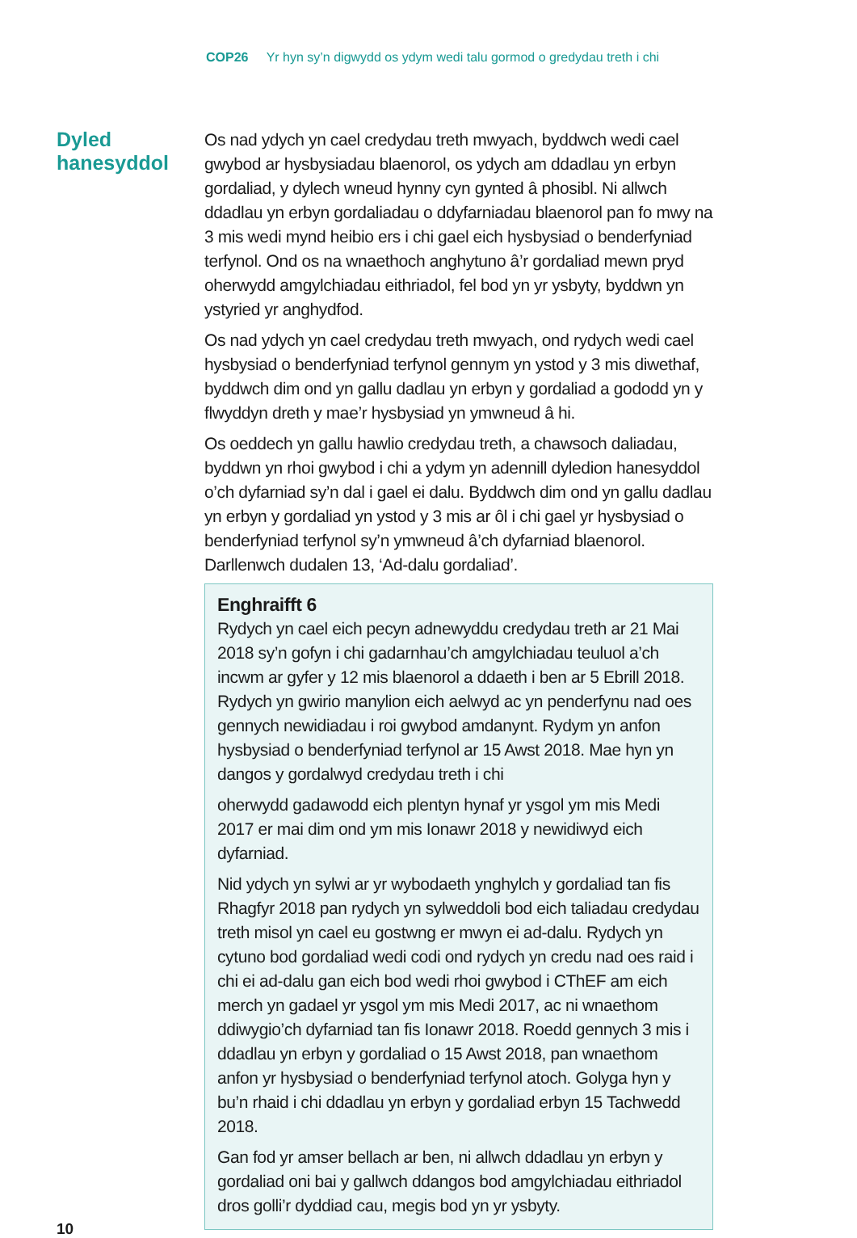COP26 Yr hyn sy’n digwydd os ydym wedi talu gormod o gredydau treth i chi
Dyled hanesyddol
Os nad ydych yn cael credydau treth mwyach, byddwch wedi cael gwybod ar hysbysiadau blaenorol, os ydych am ddadlau yn erbyn gordaliad, y dylech wneud hynny cyn gynted â phosibl. Ni allwch ddadlau yn erbyn gordaliadau o ddyfarniadau blaenorol pan fo mwy na 3 mis wedi mynd heibio ers i chi gael eich hysbysiad o benderfyniad terfynol. Ond os na wnaethoch anghytuno â’r gordaliad mewn pryd oherwydd amgylchiadau eithriadol, fel bod yn yr ysbyty, byddwn yn ystyried yr anghydfod.
Os nad ydych yn cael credydau treth mwyach, ond rydych wedi cael hysbysiad o benderfyniad terfynol gennym yn ystod y 3 mis diwethaf, byddwch dim ond yn gallu dadlau yn erbyn y gordaliad a gododd yn y flwyddyn dreth y mae’r hysbysiad yn ymwneud â hi.
Os oeddech yn gallu hawlio credydau treth, a chawsoch daliadau, byddwn yn rhoi gwybod i chi a ydym yn adennill dyledion hanesyddol o’ch dyfarniad sy’n dal i gael ei dalu. Byddwch dim ond yn gallu dadlau yn erbyn y gordaliad yn ystod y 3 mis ar ôl i chi gael yr hysbysiad o benderfyniad terfynol sy’n ymwneud â’ch dyfarniad blaenorol. Darllenwch dudalen 13, ‘Ad-dalu gordaliad’.
Enghraifft 6
Rydych yn cael eich pecyn adnewyddu credydau treth ar 21 Mai 2018 sy’n gofyn i chi gadarnhau’ch amgylchiadau teuluol a’ch incwm ar gyfer y 12 mis blaenorol a ddaeth i ben ar 5 Ebrill 2018. Rydych yn gwirio manylion eich aelwyd ac yn penderfynu nad oes gennych newidiadau i roi gwybod amdanynt. Rydym yn anfon hysbysiad o benderfyniad terfynol ar 15 Awst 2018. Mae hyn yn dangos y gordalwyd credydau treth i chi
oherwydd gadawodd eich plentyn hynaf yr ysgol ym mis Medi 2017 er mai dim ond ym mis Ionawr 2018 y newidiwyd eich dyfarniad.
Nid ydych yn sylwi ar yr wybodaeth ynghylch y gordaliad tan fis Rhagfyr 2018 pan rydych yn sylweddoli bod eich taliadau credydau treth misol yn cael eu gostwng er mwyn ei ad-dalu. Rydych yn cytuno bod gordaliad wedi codi ond rydych yn credu nad oes raid i chi ei ad-dalu gan eich bod wedi rhoi gwybod i CThEF am eich merch yn gadael yr ysgol ym mis Medi 2017, ac ni wnaethom ddiwygio’ch dyfarniad tan fis Ionawr 2018. Roedd gennych 3 mis i ddadlau yn erbyn y gordaliad o 15 Awst 2018, pan wnaethom anfon yr hysbysiad o benderfyniad terfynol atoch. Golyga hyn y bu’n rhaid i chi ddadlau yn erbyn y gordaliad erbyn 15 Tachwedd 2018.
Gan fod yr amser bellach ar ben, ni allwch ddadlau yn erbyn y gordaliad oni bai y gallwch ddangos bod amgylchiadau eithriadol dros golli’r dyddiad cau, megis bod yn yr ysbyty.
10